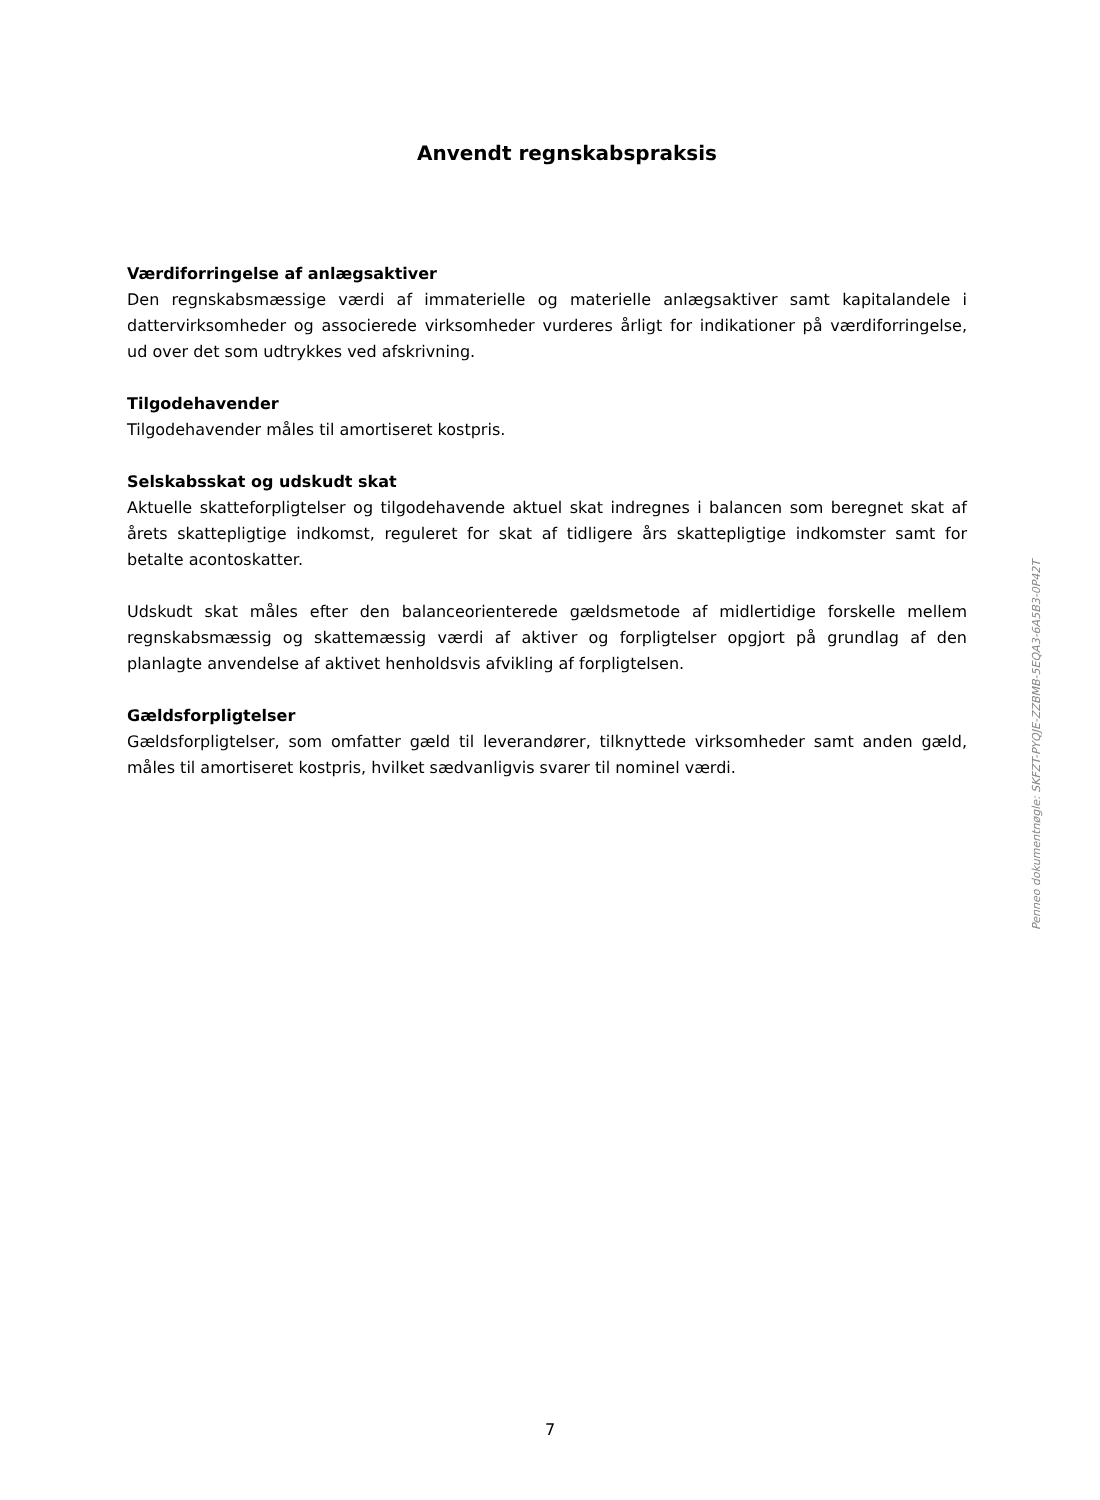Anvendt regnskabspraksis
Værdiforringelse af anlægsaktiver
Den regnskabsmæssige værdi af immaterielle og materielle anlægsaktiver samt kapitalandele i dattervirksomheder og associerede virksomheder vurderes årligt for indikationer på værdiforringelse, ud over det som udtrykkes ved afskrivning.
Tilgodehavender
Tilgodehavender måles til amortiseret kostpris.
Selskabsskat og udskudt skat
Aktuelle skatteforpligtelser og tilgodehavende aktuel skat indregnes i balancen som beregnet skat af årets skattepligtige indkomst, reguleret for skat af tidligere års skattepligtige indkomster samt for betalte acontoskatter.
Udskudt skat måles efter den balanceorienterede gældsmetode af midlertidige forskelle mellem regnskabsmæssig og skattemæssig værdi af aktiver og forpligtelser opgjort på grundlag af den planlagte anvendelse af aktivet henholdsvis afvikling af forpligtelsen.
Gældsforpligtelser
Gældsforpligtelser, som omfatter gæld til leverandører, tilknyttede virksomheder samt anden gæld, måles til amortiseret kostpris, hvilket sædvanligvis svarer til nominel værdi.
Penneo dokumentnøgle: SKFZT-PYQJE-ZZBMB-5EQA3-6A5B3-0P42T
7